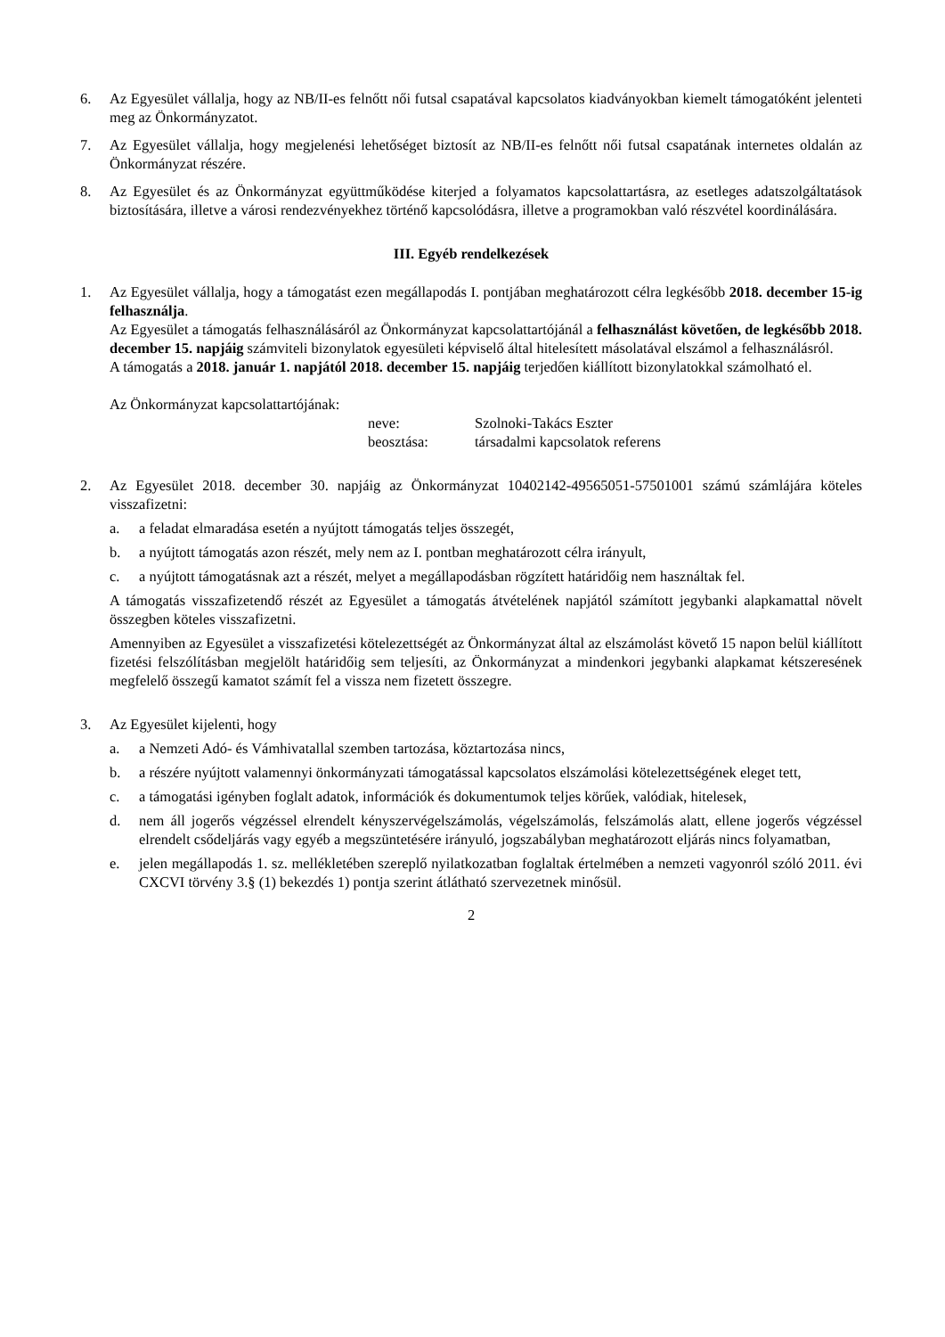6. Az Egyesület vállalja, hogy az NB/II-es felnőtt női futsal csapatával kapcsolatos kiadványokban kiemelt támogatóként jelenteti meg az Önkormányzatot.
7. Az Egyesület vállalja, hogy megjelenési lehetőséget biztosít az NB/II-es felnőtt női futsal csapatának internetes oldalán az Önkormányzat részére.
8. Az Egyesület és az Önkormányzat együttműködése kiterjed a folyamatos kapcsolattartásra, az esetleges adatszolgáltatások biztosítására, illetve a városi rendezvényekhez történő kapcsolódásra, illetve a programokban való részvétel koordinálására.
III. Egyéb rendelkezések
1. Az Egyesület vállalja, hogy a támogatást ezen megállapodás I. pontjában meghatározott célra legkésőbb 2018. december 15-ig felhasználja.
Az Egyesület a támogatás felhasználásáról az Önkormányzat kapcsolattartójánál a felhasználást követően, de legkésőbb 2018. december 15. napjáig számviteli bizonylatok egyesületi képviselő által hitelesített másolatával elszámol a felhasználásról.
A támogatás a 2018. január 1. napjától 2018. december 15. napjáig terjedően kiállított bizonylatokkal számolható el.
Az Önkormányzat kapcsolattartójának:
neve: Szolnoki-Takács Eszter beosztása: társadalmi kapcsolatok referens
2. Az Egyesület 2018. december 30. napjáig az Önkormányzat 10402142-49565051-57501001 számú számlájára köteles visszafizetni:
a. a feladat elmaradása esetén a nyújtott támogatás teljes összegét,
b. a nyújtott támogatás azon részét, mely nem az I. pontban meghatározott célra irányult,
c. a nyújtott támogatásnak azt a részét, melyet a megállapodásban rögzített határidőig nem használtak fel.
A támogatás visszafizetendő részét az Egyesület a támogatás átvételének napjától számított jegybanki alapkamattal növelt összegben köteles visszafizetni.
Amennyiben az Egyesület a visszafizetési kötelezettségét az Önkormányzat által az elszámolást követő 15 napon belül kiállított fizetési felszólításban megjelölt határidőig sem teljesíti, az Önkormányzat a mindenkori jegybanki alapkamat kétszeresének megfelelő összegű kamatot számít fel a vissza nem fizetett összegre.
3. Az Egyesület kijelenti, hogy
a. a Nemzeti Adó- és Vámhivatallal szemben tartozása, köztartozása nincs,
b. a részére nyújtott valamennyi önkormányzati támogatással kapcsolatos elszámolási kötelezettségének eleget tett,
c. a támogatási igényben foglalt adatok, információk és dokumentumok teljes körűek, valódiak, hitelesek,
d. nem áll jogerős végzéssel elrendelt kényszervégelszámolás, végelszámolás, felszámolás alatt, ellene jogerős végzéssel elrendelt csődeljárás vagy egyéb a megszüntetésére irányuló, jogszabályban meghatározott eljárás nincs folyamatban,
e. jelen megállapodás 1. sz. mellékletében szereplő nyilatkozatban foglaltak értelmében a nemzeti vagyonról szóló 2011. évi CXCVI törvény 3.§ (1) bekezdés 1) pontja szerint átlátható szervezetnek minősül.
2